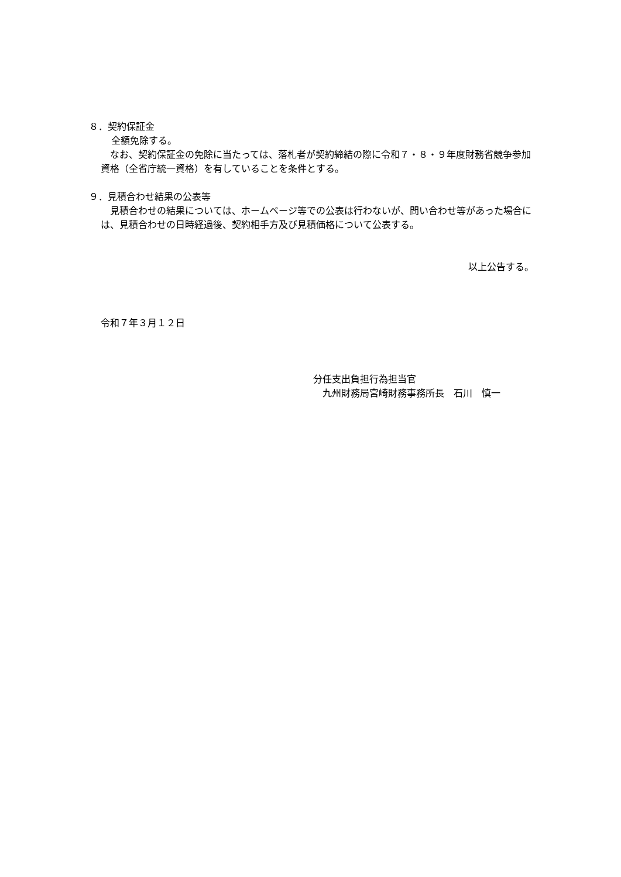８．契約保証金
全額免除する。
　なお、契約保証金の免除に当たっては、落札者が契約締結の際に令和７・８・９年度財務省競争参加資格（全省庁統一資格）を有していることを条件とする。
９．見積合わせ結果の公表等
　見積合わせの結果については、ホームページ等での公表は行わないが、問い合わせ等があった場合には、見積合わせの日時経過後、契約相手方及び見積価格について公表する。
以上公告する。
令和７年３月１２日
分任支出負担行為担当官
　九州財務局宮崎財務事務所長　石川　慎一